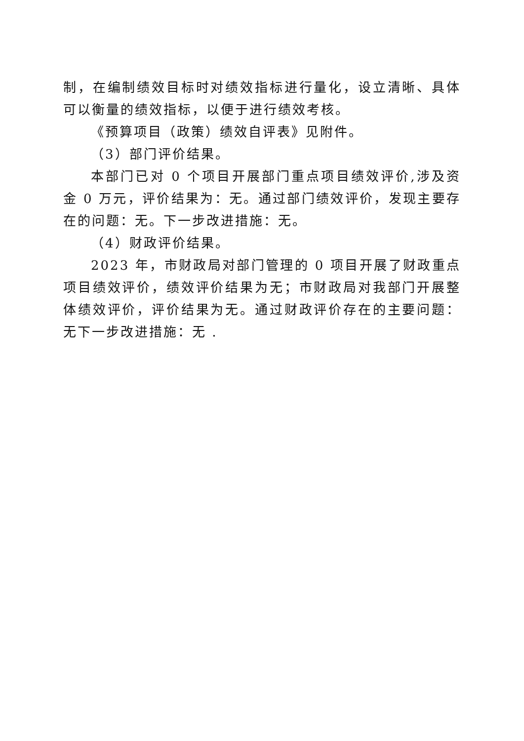制，在编制绩效目标时对绩效指标进行量化，设立清晰、具体可以衡量的绩效指标，以便于进行绩效考核。
《预算项目（政策）绩效自评表》见附件。
（3）部门评价结果。
本部门已对 0 个项目开展部门重点项目绩效评价,涉及资金 0 万元，评价结果为：无。通过部门绩效评价，发现主要存在的问题：无。下一步改进措施：无。
（4）财政评价结果。
2023 年，市财政局对部门管理的 0 项目开展了财政重点项目绩效评价，绩效评价结果为无；市财政局对我部门开展整体绩效评价，评价结果为无。通过财政评价存在的主要问题：无下一步改进措施：无 .